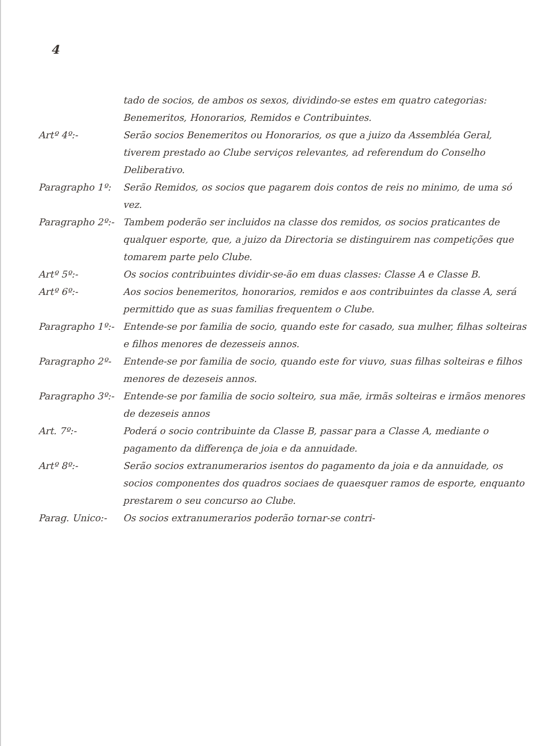4
tado de socios, de ambos os sexos, dividindo-se estes em quatro categorias: Benemeritos, Honorarios, Remidos e Contribuintes.
Artº 4º:- Serão socios Benemeritos ou Honorarios, os que a juizo da Assembléa Geral, tiverem prestado ao Clube serviços relevantes, ad referendum do Conselho Deliberativo.
Paragrapho 1º: Serão Remidos, os socios que pagarem dois contos de reis no minimo, de uma só vez.
Paragrapho 2º:-
Tambem poderão ser incluidos na classe dos remidos, os socios praticantes de qualquer esporte, que, a juizo da Directoria se distinguirem nas competições que tomarem parte pelo Clube.
Artº 5º:- Os socios contribuintes dividir-se-ão em duas classes: Classe A e Classe B.
Artº 6º:- Aos socios benemeritos, honorarios, remidos e aos contribuintes da classe A, será permittido que as suas familias frequentem o Clube.
Paragrapho 1º:-
Entende-se por familia de socio, quando este for casado, sua mulher, filhas solteiras e filhos menores de dezesseis annos.
Paragrapho 2º- Entende-se por familia de socio, quando este for viuvo, suas filhas solteiras e filhos menores de dezeseis annos.
Paragrapho 3º:-
Entende-se por familia de socio solteiro, sua mãe, irmãs solteiras e irmãos menores de dezeseis annos
Art. 7º:- Poderá o socio contribuinte da Classe B, passar para a Classe A, mediante o pagamento da differença de joia e da annuidade.
Artº 8º:- Serão socios extranumerarios isentos do pagamento da joia e da annuidade, os socios componentes dos quadros sociaes de quaesquer ramos de esporte, enquanto prestarem o seu concurso ao Clube.
Parag. Unico:- Os socios extranumerarios poderão tornar-se contri-